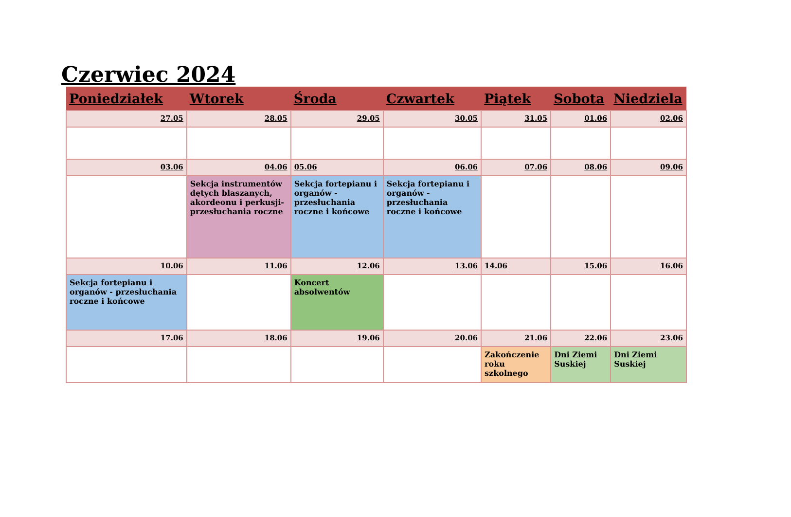Czerwiec 2024
| Poniedziałek | Wtorek | Środa | Czwartek | Piątek | Sobota | Niedziela |
| --- | --- | --- | --- | --- | --- | --- |
| 27.05 | 28.05 | 29.05 | 30.05 | 31.05 | 01.06 | 02.06 |
| 03.06 | 04.06 | 05.06 | 06.06 | 07.06 | 08.06 | 09.06 |
| | Sekcja instrumentów dętych blaszanych, akordeonu i perkusji- przesłuchania roczne | Sekcja fortepianu i organów - przesłuchania roczne i końcowe | Sekcja fortepianu i organów - przesłuchania roczne i końcowe | | | |
| 10.06 | 11.06 | 12.06 | 13.06 | 14.06 | 15.06 | 16.06 |
| Sekcja fortepianu i organów - przesłuchania roczne i końcowe | | Koncert absolwentów | | | | |
| 17.06 | 18.06 | 19.06 | 20.06 | 21.06 | 22.06 | 23.06 |
| | | | | Zakończenie roku szkolnego | Dni Ziemi Suskiej | Dni Ziemi Suskiej |